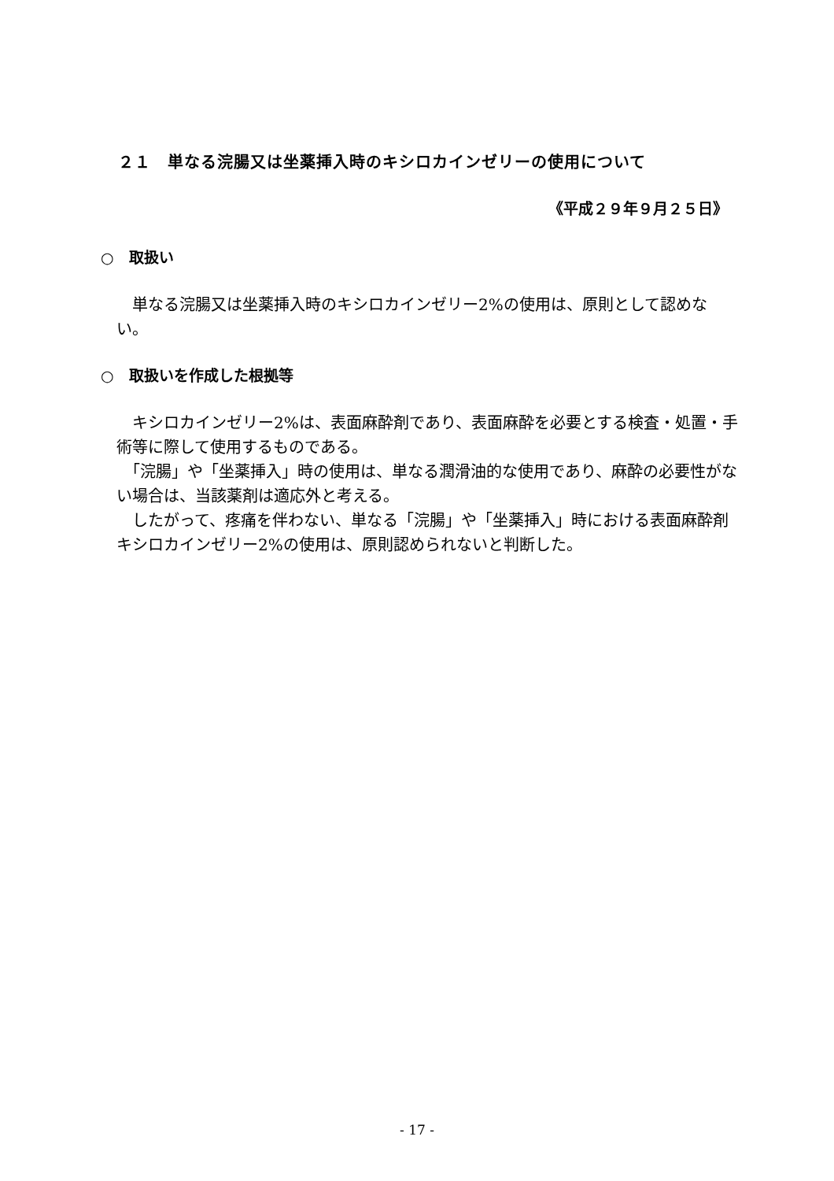２１　単なる浣腸又は坐薬挿入時のキシロカインゼリーの使用について
《平成２９年９月２５日》
○　取扱い
　単なる浣腸又は坐薬挿入時のキシロカインゼリー2%の使用は、原則として認めない。
○　取扱いを作成した根拠等
　キシロカインゼリー2%は、表面麻酔剤であり、表面麻酔を必要とする検査・処置・手術等に際して使用するものである。
　「浣腸」や「坐薬挿入」時の使用は、単なる潤滑油的な使用であり、麻酔の必要性がない場合は、当該薬剤は適応外と考える。
　したがって、疼痛を伴わない、単なる「浣腸」や「坐薬挿入」時における表面麻酔剤キシロカインゼリー2%の使用は、原則認められないと判断した。
- 17 -